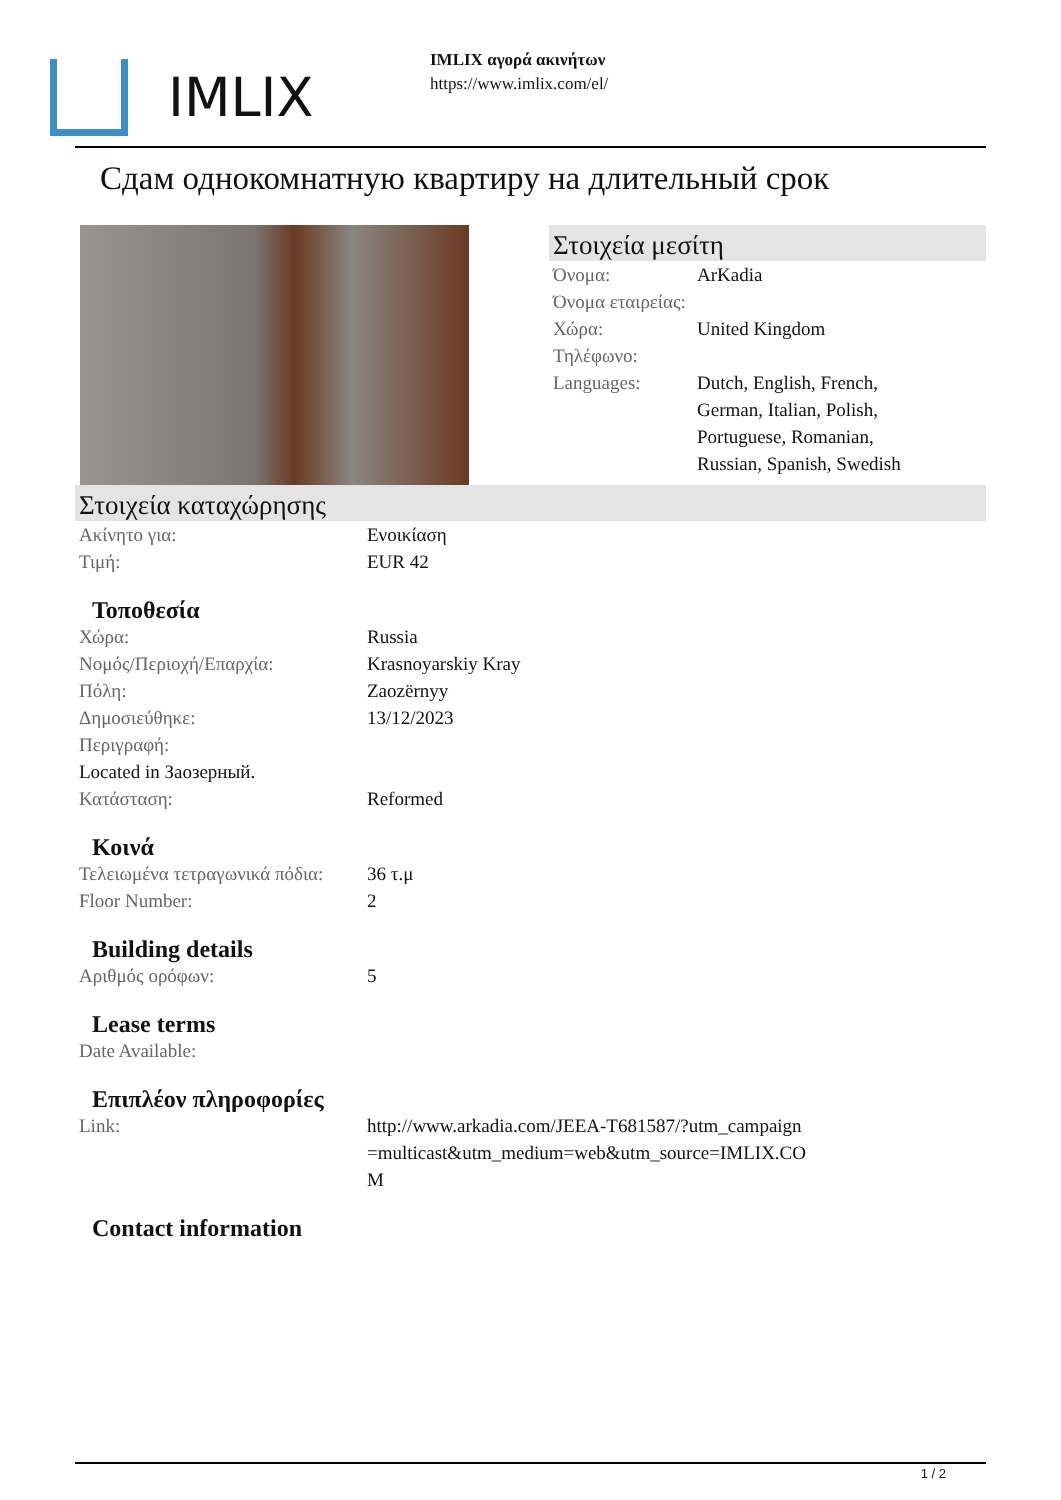IMLIX
IMLIX αγορά ακινήτων
https://www.imlix.com/el/
Сдам однокомнатную квартиру на длительный срок
Στοιχεία μεσίτη
| Όνομα: | ArKadia |
| Όνομα εταιρείας: | |
| Χώρα: | United Kingdom |
| Τηλέφωνο: | |
| Languages: | Dutch, English, French, German, Italian, Polish, Portuguese, Romanian, Russian, Spanish, Swedish |
Στοιχεία καταχώρησης
| Ακίνητο για: | Ενοικίαση |
| Τιμή: | EUR 42 |
Τοποθεσία
| Χώρα: | Russia |
| Νομός/Περιοχή/Επαρχία: | Krasnoyarskiy Kray |
| Πόλη: | Zaozërnyy |
| Δημοσιεύθηκε: | 13/12/2023 |
| Περιγραφή: | |
| Located in Заозерный. | |
| Κατάσταση: | Reformed |
Κοινά
| Τελειωμένα τετραγωνικά πόδια: | 36 τ.μ |
| Floor Number: | 2 |
Building details
| Αριθμός ορόφων: | 5 |
Lease terms
| Date Available: |
Επιπλέον πληροφορίες
| Link: | http://www.arkadia.com/JEEA-T681587/?utm_campaign=multicast&utm_medium=web&utm_source=IMLIX.COM |
Contact information
1 / 2